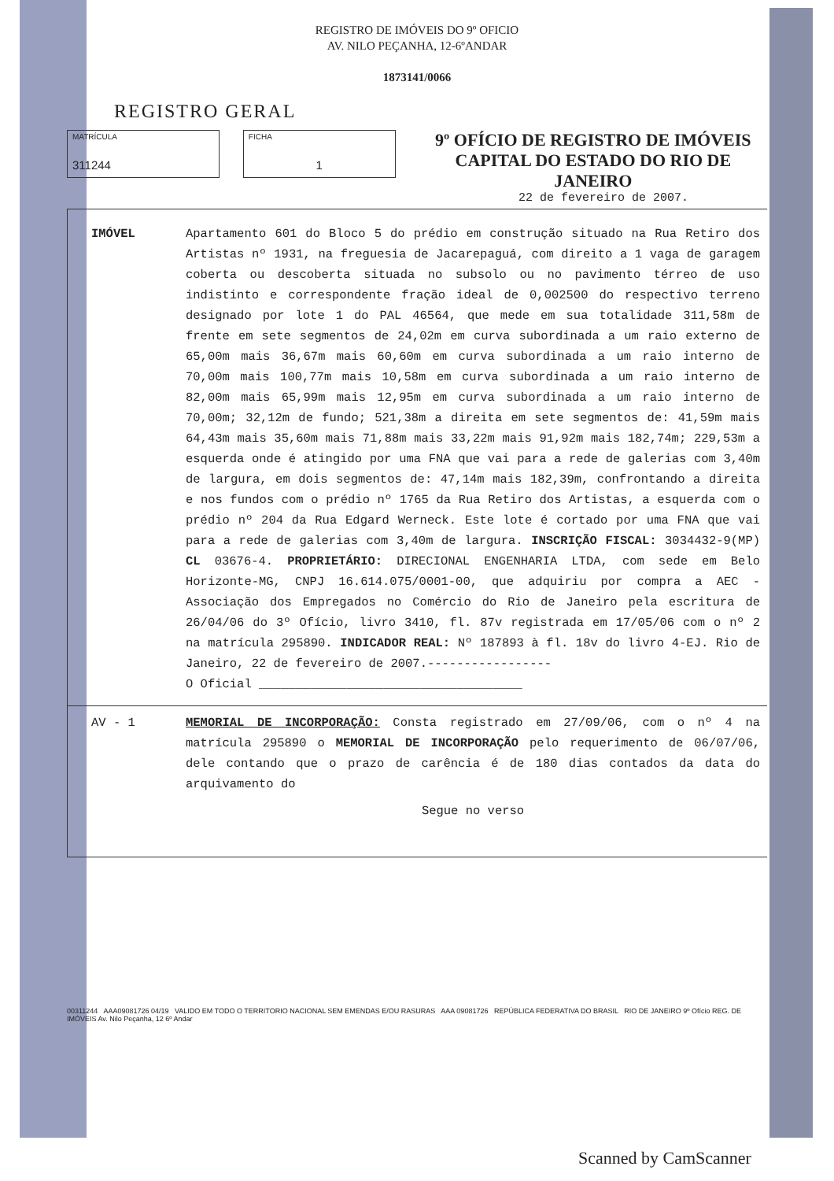REGISTRO DE IMÓVEIS DO 9º OFICIO
AV. NILO PEÇANHA, 12-6ºANDAR
1873141/0066
REGISTRO GERAL
MATRÍCULA
311244
FICHA
1
9º OFÍCIO DE REGISTRO DE IMÓVEIS
CAPITAL DO ESTADO DO RIO DE JANEIRO
22 de fevereiro de 2007.
IMÓVEL Apartamento 601 do Bloco 5 do prédio em construção situado na Rua Retiro dos Artistas nº 1931, na freguesia de Jacarepaguá, com direito a 1 vaga de garagem coberta ou descoberta situada no subsolo ou no pavimento térreo de uso indistinto e correspondente fração ideal de 0,002500 do respectivo terreno designado por lote 1 do PAL 46564, que mede em sua totalidade 311,58m de frente em sete segmentos de 24,02m em curva subordinada a um raio externo de 65,00m mais 36,67m mais 60,60m em curva subordinada a um raio interno de 70,00m mais 100,77m mais 10,58m em curva subordinada a um raio interno de 82,00m mais 65,99m mais 12,95m em curva subordinada a um raio interno de 70,00m; 32,12m de fundo; 521,38m a direita em sete segmentos de: 41,59m mais 64,43m mais 35,60m mais 71,88m mais 33,22m mais 91,92m mais 182,74m; 229,53m a esquerda onde é atingido por uma FNA que vai para a rede de galerias com 3,40m de largura, em dois segmentos de: 47,14m mais 182,39m, confrontando a direita e nos fundos com o prédio nº 1765 da Rua Retiro dos Artistas, a esquerda com o prédio nº 204 da Rua Edgard Werneck. Este lote é cortado por uma FNA que vai para a rede de galerias com 3,40m de largura. INSCRIÇÃO FISCAL: 3034432-9(MP) CL 03676-4. PROPRIETÁRIO: DIRECIONAL ENGENHARIA LTDA, com sede em Belo Horizonte-MG, CNPJ 16.614.075/0001-00, que adquiriu por compra a AEC - Associação dos Empregados no Comércio do Rio de Janeiro pela escritura de 26/04/06 do 3º Ofício, livro 3410, fl. 87v registrada em 17/05/06 com o nº 2 na matrícula 295890. INDICADOR REAL: Nº 187893 à fl. 18v do livro 4-EJ. Rio de Janeiro, 22 de fevereiro de 2007.-----------------
O Oficial ____________________________________
AV - 1 MEMORIAL DE INCORPORAÇÃO: Consta registrado em 27/09/06, com o nº 4 na matrícula 295890 o MEMORIAL DE INCORPORAÇÃO pelo requerimento de 06/07/06, dele contando que o prazo de carência é de 180 dias contados da data do arquivamento do
Segue no verso
00311244 AAA09081726 04/19 VALIDO EM TODO O TERRITORIO NACIONAL SEM EMENDAS E/OU RASURAS AAA 09081726 REPÚBLICA FEDERATIVA DO BRASIL RIO DE JANEIRO 9º Ofício REG. DE IMÓVEIS Av. Nilo Peçanha, 12 6º Andar
Scanned by CamScanner